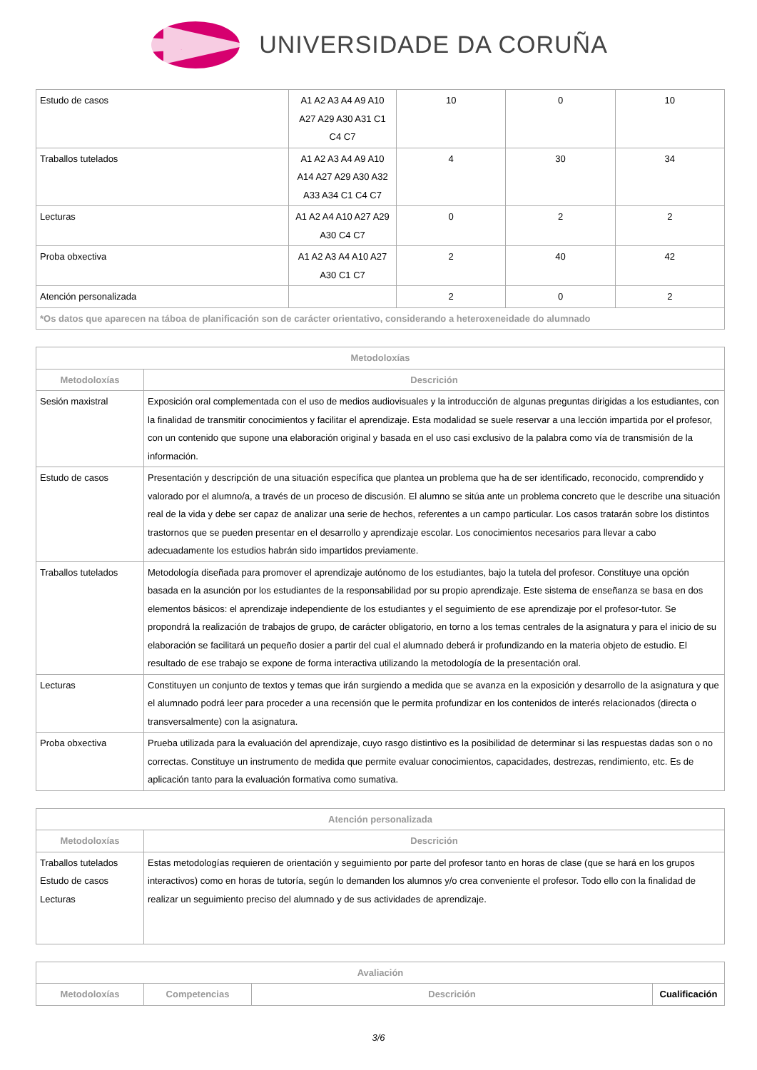UNIVERSIDADE DA CORUÑA
| Estudo de casos | A1 A2 A3 A4 A9 A10 A27 A29 A30 A31 C1 C4 C7 | 10 | 0 | 10 |
| Traballos tutelados | A1 A2 A3 A4 A9 A10 A14 A27 A29 A30 A32 A33 A34 C1 C4 C7 | 4 | 30 | 34 |
| Lecturas | A1 A2 A4 A10 A27 A29 A30 C4 C7 | 0 | 2 | 2 |
| Proba obxectiva | A1 A2 A3 A4 A10 A27 A30 C1 C7 | 2 | 40 | 42 |
| Atención personalizada | | 2 | 0 | 2 |
| *Os datos que aparecen na táboa de planificación son de carácter orientativo, considerando a heteroxeneidade do alumnado | | | | |
| Metodoloxías | |
| --- | --- |
| Metodoloxías | Descrición |
| Sesión maxistral | Exposición oral complementada con el uso de medios audiovisuales y la introducción de algunas preguntas dirigidas a los estudiantes, con la finalidad de transmitir conocimientos y facilitar el aprendizaje. Esta modalidad se suele reservar a una lección impartida por el profesor, con un contenido que supone una elaboración original y basada en el uso casi exclusivo de la palabra como vía de transmisión de la información. |
| Estudo de casos | Presentación y descripción de una situación específica que plantea un problema que ha de ser identificado, reconocido, comprendido y valorado por el alumno/a, a través de un proceso de discusión. El alumno se sitúa ante un problema concreto que le describe una situación real de la vida y debe ser capaz de analizar una serie de hechos, referentes a un campo particular. Los casos tratarán sobre los distintos trastornos que se pueden presentar en el desarrollo y aprendizaje escolar. Los conocimientos necesarios para llevar a cabo adecuadamente los estudios habrán sido impartidos previamente. |
| Traballos tutelados | Metodología diseñada para promover el aprendizaje autónomo de los estudiantes, bajo la tutela del profesor. Constituye una opción basada en la asunción por los estudiantes de la responsabilidad por su propio aprendizaje. Este sistema de enseñanza se basa en dos elementos básicos: el aprendizaje independiente de los estudiantes y el seguimiento de ese aprendizaje por el profesor-tutor. Se propondrá la realización de trabajos de grupo, de carácter obligatorio, en torno a los temas centrales de la asignatura y para el inicio de su elaboración se facilitará un pequeño dosier a partir del cual el alumnado deberá ir profundizando en la materia objeto de estudio. El resultado de ese trabajo se expone de forma interactiva utilizando la metodología de la presentación oral. |
| Lecturas | Constituyen un conjunto de textos y temas que irán surgiendo a medida que se avanza en la exposición y desarrollo de la asignatura y que el alumnado podrá leer para proceder a una recensión que le permita profundizar en los contenidos de interés relacionados (directa o transversalmente) con la asignatura. |
| Proba obxectiva | Prueba utilizada para la evaluación del aprendizaje, cuyo rasgo distintivo es la posibilidad de determinar si las respuestas dadas son o no correctas. Constituye un instrumento de medida que permite evaluar conocimientos, capacidades, destrezas, rendimiento, etc. Es de aplicación tanto para la evaluación formativa como sumativa. |
| Atención personalizada | |
| --- | --- |
| Metodoloxías | Descrición |
| Traballos tutelados Estudo de casos Lecturas | Estas metodologías requieren de orientación y seguimiento por parte del profesor tanto en horas de clase (que se hará en los grupos interactivos) como en horas de tutoría, según lo demanden los alumnos y/o crea conveniente el profesor. Todo ello con la finalidad de realizar un seguimiento preciso del alumnado y de sus actividades de aprendizaje. |
| Avaliación | | | |
| --- | --- | --- | --- |
| Metodoloxías | Competencias | Descrición | Cualificación |
3/6